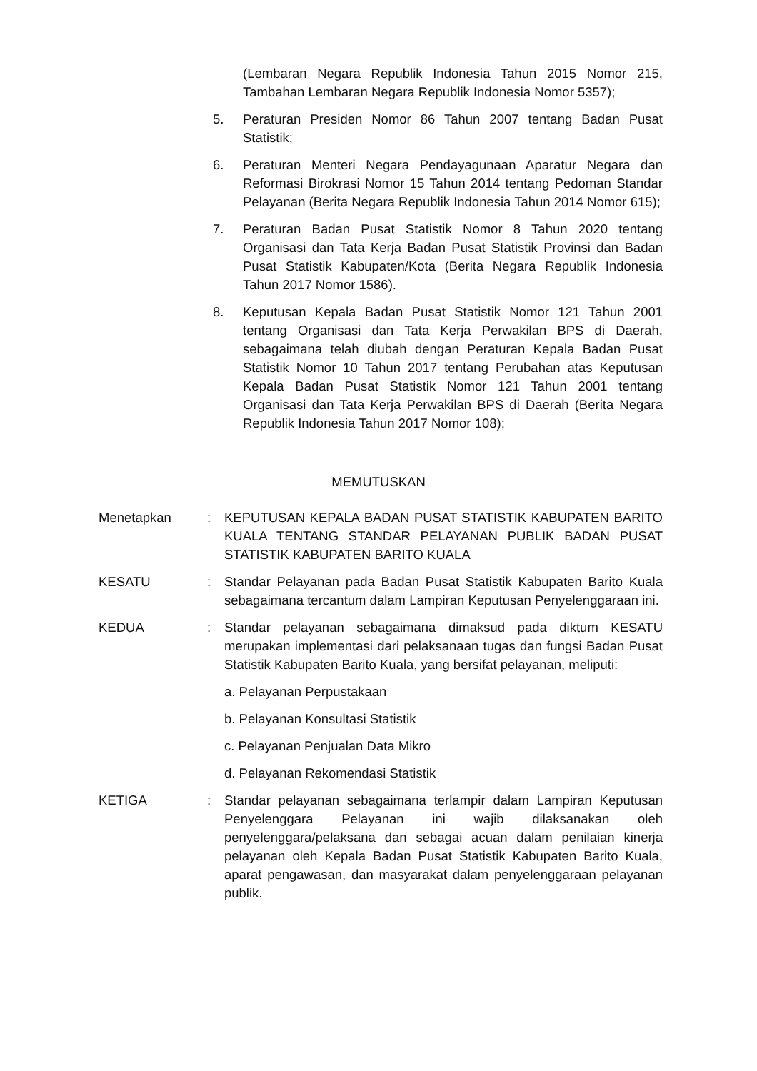(Lembaran Negara Republik Indonesia Tahun 2015 Nomor 215, Tambahan Lembaran Negara Republik Indonesia Nomor 5357);
5. Peraturan Presiden Nomor 86 Tahun 2007 tentang Badan Pusat Statistik;
6. Peraturan Menteri Negara Pendayagunaan Aparatur Negara dan Reformasi Birokrasi Nomor 15 Tahun 2014 tentang Pedoman Standar Pelayanan (Berita Negara Republik Indonesia Tahun 2014 Nomor 615);
7. Peraturan Badan Pusat Statistik Nomor 8 Tahun 2020 tentang Organisasi dan Tata Kerja Badan Pusat Statistik Provinsi dan Badan Pusat Statistik Kabupaten/Kota (Berita Negara Republik Indonesia Tahun 2017 Nomor 1586).
8. Keputusan Kepala Badan Pusat Statistik Nomor 121 Tahun 2001 tentang Organisasi dan Tata Kerja Perwakilan BPS di Daerah, sebagaimana telah diubah dengan Peraturan Kepala Badan Pusat Statistik Nomor 10 Tahun 2017 tentang Perubahan atas Keputusan Kepala Badan Pusat Statistik Nomor 121 Tahun 2001 tentang Organisasi dan Tata Kerja Perwakilan BPS di Daerah (Berita Negara Republik Indonesia Tahun 2017 Nomor 108);
MEMUTUSKAN
Menetapkan : KEPUTUSAN KEPALA BADAN PUSAT STATISTIK KABUPATEN BARITO KUALA TENTANG STANDAR PELAYANAN PUBLIK BADAN PUSAT STATISTIK KABUPATEN BARITO KUALA
KESATU : Standar Pelayanan pada Badan Pusat Statistik Kabupaten Barito Kuala sebagaimana tercantum dalam Lampiran Keputusan Penyelenggaraan ini.
KEDUA : Standar pelayanan sebagaimana dimaksud pada diktum KESATU merupakan implementasi dari pelaksanaan tugas dan fungsi Badan Pusat Statistik Kabupaten Barito Kuala, yang bersifat pelayanan, meliputi:
a. Pelayanan Perpustakaan
b. Pelayanan Konsultasi Statistik
c. Pelayanan Penjualan Data Mikro
d. Pelayanan Rekomendasi Statistik
KETIGA : Standar pelayanan sebagaimana terlampir dalam Lampiran Keputusan Penyelenggara Pelayanan ini wajib dilaksanakan oleh penyelenggara/pelaksana dan sebagai acuan dalam penilaian kinerja pelayanan oleh Kepala Badan Pusat Statistik Kabupaten Barito Kuala, aparat pengawasan, dan masyarakat dalam penyelenggaraan pelayanan publik.